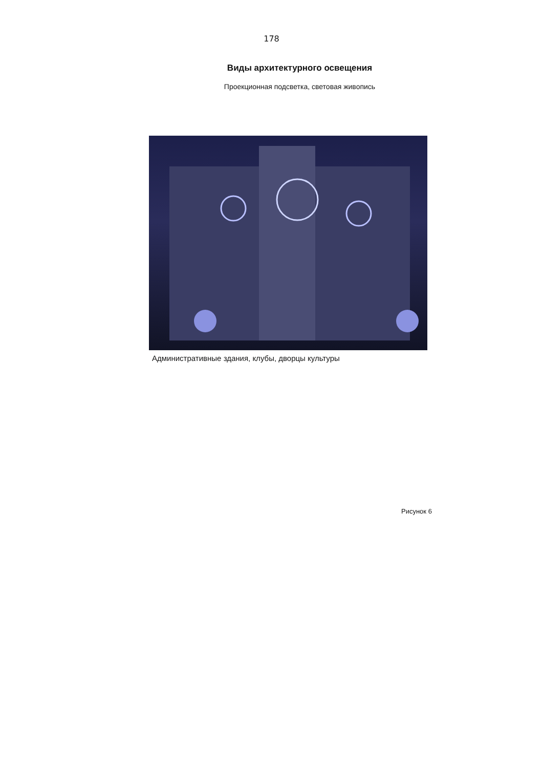178
Виды архитектурного освещения
Проекционная подсветка, световая живопись
Административные здания, клубы, дворцы культуры
Рисунок 6